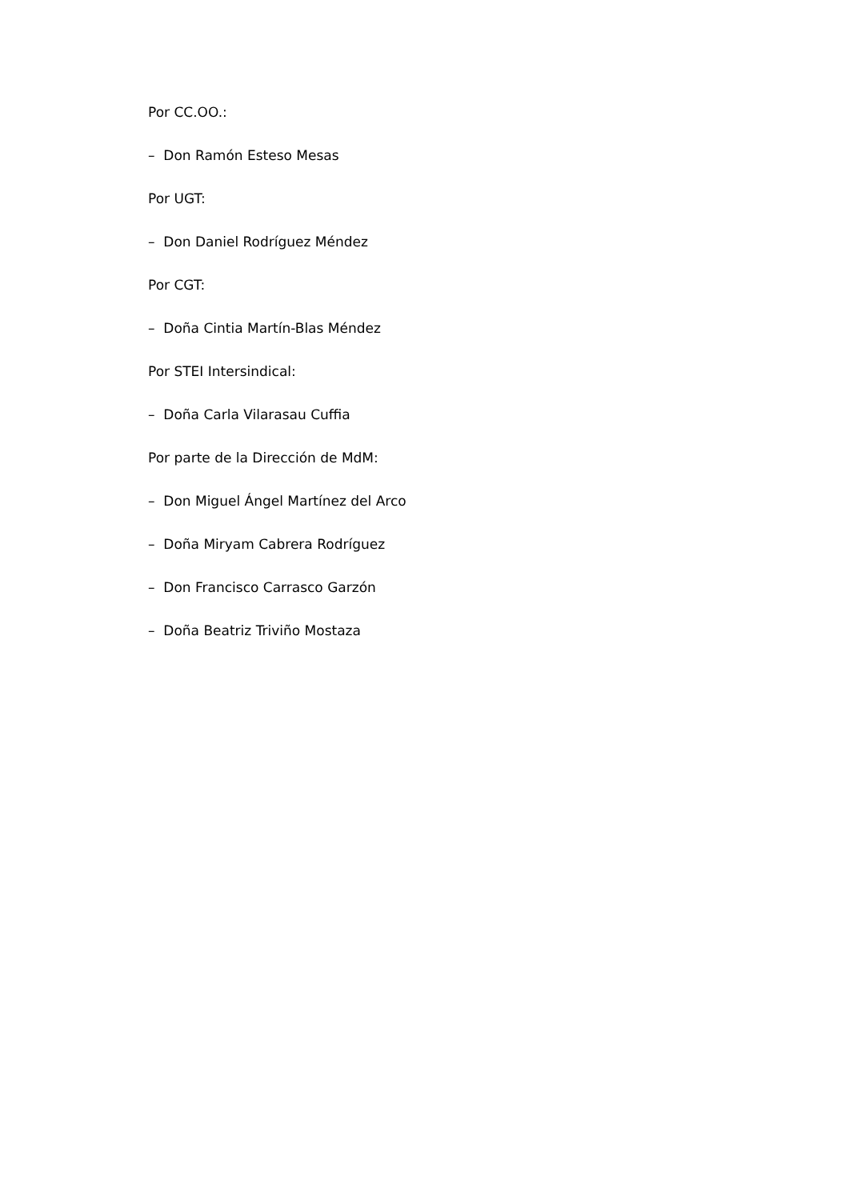Por CC.OO.:
– Don Ramón Esteso Mesas
Por UGT:
– Don Daniel Rodríguez Méndez
Por CGT:
– Doña Cintia Martín-Blas Méndez
Por STEI Intersindical:
– Doña Carla Vilarasau Cuffia
Por parte de la Dirección de MdM:
– Don Miguel Ángel Martínez del Arco
– Doña Miryam Cabrera Rodríguez
– Don Francisco Carrasco Garzón
– Doña Beatriz Triviño Mostaza